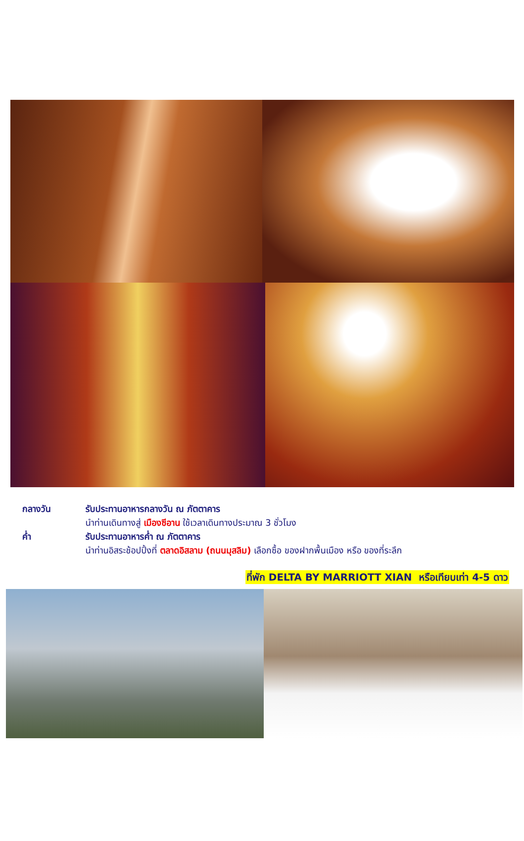กลางวัน รับประทานอาหารกลางวัน ณ ภัตตาคาร
นำท่านเดินทางสู่ เมืองซีอาน ใช้เวลาเดินทางประมาณ 3 ชั่วโมง
ค่ำ รับประทานอาหารค่ำ ณ ภัตตาคาร
นำท่านอิสระช้อปปิ้งที่ ตลาดอิสลาม (ถนนมุสลิม) เลือกซื้อ ของฝากพื้นเมือง หรือ ของที่ระลึก
ที่พัก DELTA BY MARRIOTT XIAN หรือเทียบเท่า 4-5 ดาว